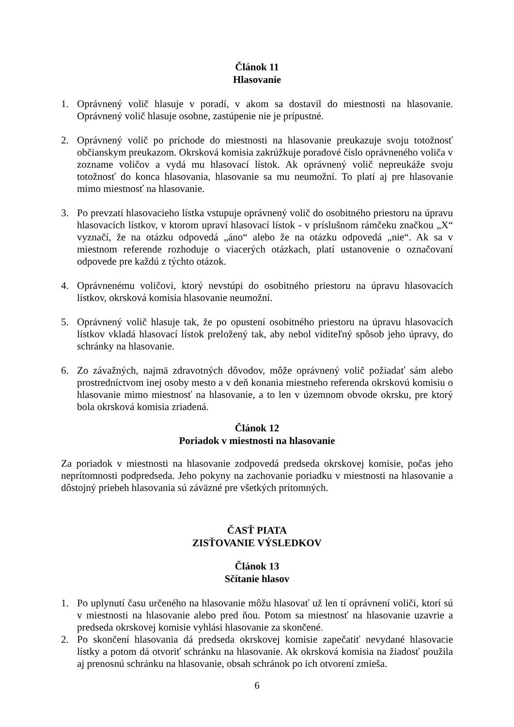Článok 11
Hlasovanie
1. Oprávnený volič hlasuje v poradí, v akom sa dostavil do miestnosti na hlasovanie. Oprávnený volič hlasuje osobne, zastúpenie nie je prípustné.
2. Oprávnený volič po príchode do miestnosti na hlasovanie preukazuje svoju totožnosť občianskym preukazom. Okrsková komisia zakrúžkuje poradové číslo oprávneného voliča v zozname voličov a vydá mu hlasovací lístok. Ak oprávnený volič nepreukáže svoju totožnosť do konca hlasovania, hlasovanie sa mu neumožní. To platí aj pre hlasovanie mimo miestnosť na hlasovanie.
3. Po prevzatí hlasovacieho lístka vstupuje oprávnený volič do osobitného priestoru na úpravu hlasovacích lístkov, v ktorom upraví hlasovací lístok - v príslušnom rámčeku značkou „X“ vyznačí, že na otázku odpovedá „áno“ alebo že na otázku odpovedá „nie“. Ak sa v miestnom referende rozhoduje o viacerých otázkach, platí ustanovenie o označovaní odpovede pre každú z týchto otázok.
4. Oprávnenému voličovi, ktorý nevstúpi do osobitného priestoru na úpravu hlasovacích lístkov, okrsková komisia hlasovanie neumožní.
5. Oprávnený volič hlasuje tak, že po opustení osobitného priestoru na úpravu hlasovacích lístkov vkladá hlasovací lístok preložený tak, aby nebol viditeľný spôsob jeho úpravy, do schránky na hlasovanie.
6. Zo závažných, najmä zdravotných dôvodov, môže oprávnený volič požiadať sám alebo prostredníctvom inej osoby mesto a v deň konania miestneho referenda okrskovú komisiu o hlasovanie mimo miestnosť na hlasovanie, a to len v územnom obvode okrsku, pre ktorý bola okrsková komisia zriadená.
Článok 12
Poriadok v miestnosti na hlasovanie
Za poriadok v miestnosti na hlasovanie zodpovedá predseda okrskovej komisie, počas jeho neprítomnosti podpredseda. Jeho pokyny na zachovanie poriadku v miestnosti na hlasovanie a dôstojný priebeh hlasovania sú záväzné pre všetkých prítomných.
ČASŤ PIATA
ZISŤOVANIE VÝSLEDKOV
Článok 13
Sčítanie hlasov
1. Po uplynutí času určeného na hlasovanie môžu hlasovať už len tí oprávnení voliči, ktorí sú v miestnosti na hlasovanie alebo pred ňou. Potom sa miestnosť na hlasovanie uzavrie a predseda okrskovej komisie vyhlási hlasovanie za skončené.
2. Po skončení hlasovania dá predseda okrskovej komisie zapečatiť nevydané hlasovacie lístky a potom dá otvoriť schránku na hlasovanie. Ak okrsková komisia na žiadosť použila aj prenosnú schránku na hlasovanie, obsah schránok po ich otvorení zmieša.
6